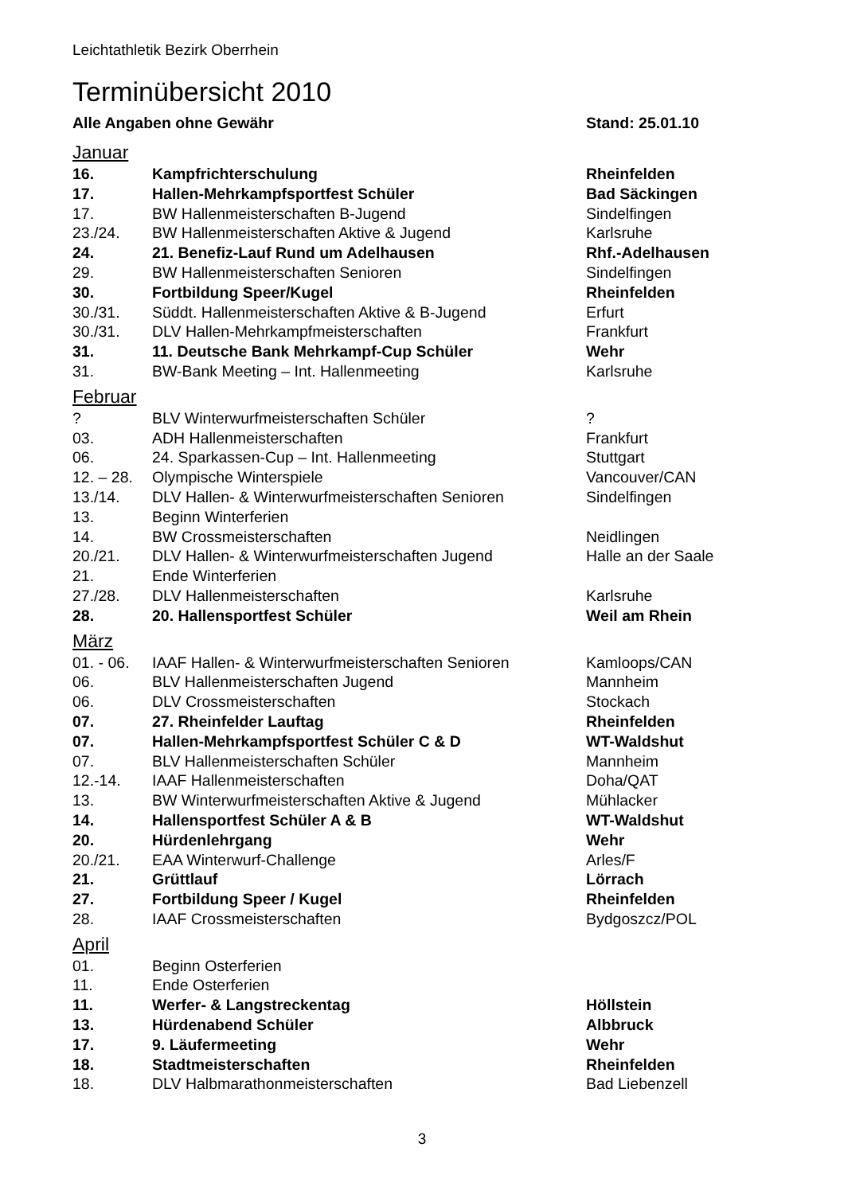Leichtathletik Bezirk Oberrhein
Terminübersicht 2010
| Alle Angaben ohne Gewähr | | Stand: 25.01.10 |
| Januar | | |
| 16. | Kampfrichterschulung | Rheinfelden |
| 17. | Hallen-Mehrkampfsportfest Schüler | Bad Säckingen |
| 17. | BW Hallenmeisterschaften B-Jugend | Sindelfingen |
| 23./24. | BW Hallenmeisterschaften Aktive & Jugend | Karlsruhe |
| 24. | 21. Benefiz-Lauf Rund um Adelhausen | Rhf.-Adelhausen |
| 29. | BW Hallenmeisterschaften Senioren | Sindelfingen |
| 30. | Fortbildung Speer/Kugel | Rheinfelden |
| 30./31. | Süddt. Hallenmeisterschaften Aktive & B-Jugend | Erfurt |
| 30./31. | DLV Hallen-Mehrkampfmeisterschaften | Frankfurt |
| 31. | 11. Deutsche Bank Mehrkampf-Cup Schüler | Wehr |
| 31. | BW-Bank Meeting – Int. Hallenmeeting | Karlsruhe |
| Februar | | |
| ? | BLV Winterwurfmeisterschaften Schüler | ? |
| 03. | ADH Hallenmeisterschaften | Frankfurt |
| 06. | 24. Sparkassen-Cup – Int. Hallenmeeting | Stuttgart |
| 12. – 28. | Olympische Winterspiele | Vancouver/CAN |
| 13./14. | DLV Hallen- & Winterwurfmeisterschaften Senioren | Sindelfingen |
| 13. | Beginn Winterferien | |
| 14. | BW Crossmeisterschaften | Neidlingen |
| 20./21. | DLV Hallen- & Winterwurfmeisterschaften Jugend | Halle an der Saale |
| 21. | Ende Winterferien | |
| 27./28. | DLV Hallenmeisterschaften | Karlsruhe |
| 28. | 20. Hallensportfest Schüler | Weil am Rhein |
| März | | |
| 01. - 06. | IAAF Hallen- & Winterwurfmeisterschaften Senioren | Kamloops/CAN |
| 06. | BLV Hallenmeisterschaften Jugend | Mannheim |
| 06. | DLV Crossmeisterschaften | Stockach |
| 07. | 27. Rheinfelder Lauftag | Rheinfelden |
| 07. | Hallen-Mehrkampfsportfest Schüler C & D | WT-Waldshut |
| 07. | BLV Hallenmeisterschaften Schüler | Mannheim |
| 12.-14. | IAAF Hallenmeisterschaften | Doha/QAT |
| 13. | BW Winterwurfmeisterschaften Aktive & Jugend | Mühlacker |
| 14. | Hallensportfest Schüler A & B | WT-Waldshut |
| 20. | Hürdenlehrgang | Wehr |
| 20./21. | EAA Winterwurf-Challenge | Arles/F |
| 21. | Grüttlauf | Lörrach |
| 27. | Fortbildung Speer / Kugel | Rheinfelden |
| 28. | IAAF Crossmeisterschaften | Bydgoszcz/POL |
| April | | |
| 01. | Beginn Osterferien | |
| 11. | Ende Osterferien | |
| 11. | Werfer- & Langstreckentag | Höllstein |
| 13. | Hürdenabend Schüler | Albbruck |
| 17. | 9. Läufermeeting | Wehr |
| 18. | Stadtmeisterschaften | Rheinfelden |
| 18. | DLV Halbmarathonmeisterschaften | Bad Liebenzell |
3